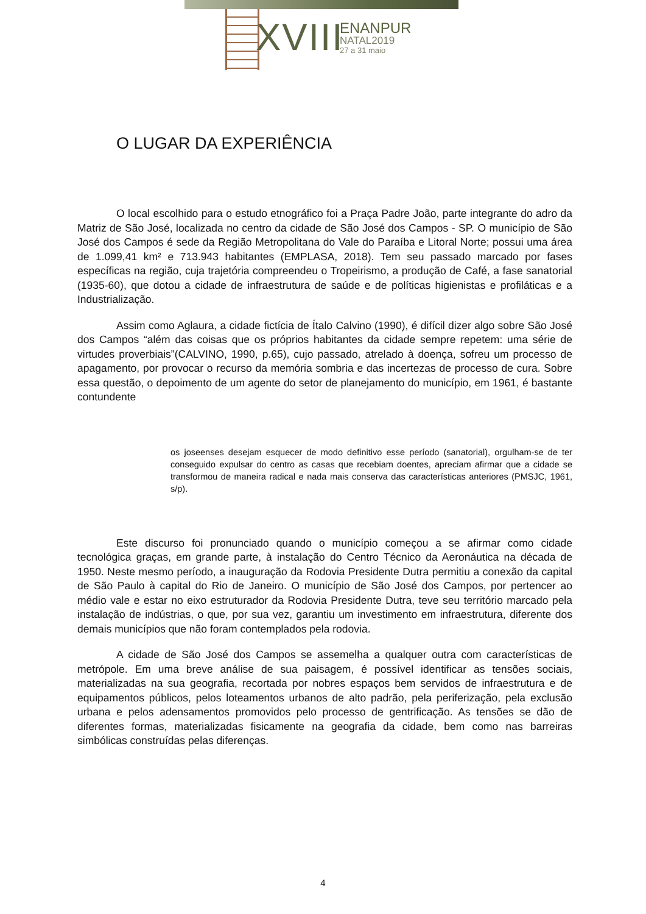XVIII ENANPUR
NATAL2019
27 a 31 maio
O LUGAR DA EXPERIÊNCIA
O local escolhido para o estudo etnográfico foi a Praça Padre João, parte integrante do adro da Matriz de São José, localizada no centro da cidade de São José dos Campos - SP. O município de São José dos Campos é sede da Região Metropolitana do Vale do Paraíba e Litoral Norte; possui uma área de 1.099,41 km² e 713.943 habitantes (EMPLASA, 2018). Tem seu passado marcado por fases específicas na região, cuja trajetória compreendeu o Tropeirismo, a produção de Café, a fase sanatorial (1935-60), que dotou a cidade de infraestrutura de saúde e de políticas higienistas e profiláticas e a Industrialização.
Assim como Aglaura, a cidade fictícia de Ítalo Calvino (1990), é difícil dizer algo sobre São José dos Campos “além das coisas que os próprios habitantes da cidade sempre repetem: uma série de virtudes proverbiais”(CALVINO, 1990, p.65), cujo passado, atrelado à doença, sofreu um processo de apagamento, por provocar o recurso da memória sombria e das incertezas de processo de cura. Sobre essa questão, o depoimento de um agente do setor de planejamento do município, em 1961, é bastante contundente
os joseenses desejam esquecer de modo definitivo esse período (sanatorial), orgulham-se de ter conseguido expulsar do centro as casas que recebiam doentes, apreciam afirmar que a cidade se transformou de maneira radical e nada mais conserva das características anteriores (PMSJC, 1961, s/p).
Este discurso foi pronunciado quando o município começou a se afirmar como cidade tecnológica graças, em grande parte, à instalação do Centro Técnico da Aeronáutica na década de 1950. Neste mesmo período, a inauguração da Rodovia Presidente Dutra permitiu a conexão da capital de São Paulo à capital do Rio de Janeiro. O município de São José dos Campos, por pertencer ao médio vale e estar no eixo estruturador da Rodovia Presidente Dutra, teve seu território marcado pela instalação de indústrias, o que, por sua vez, garantiu um investimento em infraestrutura, diferente dos demais municípios que não foram contemplados pela rodovia.
A cidade de São José dos Campos se assemelha a qualquer outra com características de metrópole. Em uma breve análise de sua paisagem, é possível identificar as tensões sociais, materializadas na sua geografia, recortada por nobres espaços bem servidos de infraestrutura e de equipamentos públicos, pelos loteamentos urbanos de alto padrão, pela periferização, pela exclusão urbana e pelos adensamentos promovidos pelo processo de gentrificação. As tensões se dão de diferentes formas, materializadas fisicamente na geografia da cidade, bem como nas barreiras simbólicas construídas pelas diferenças.
4